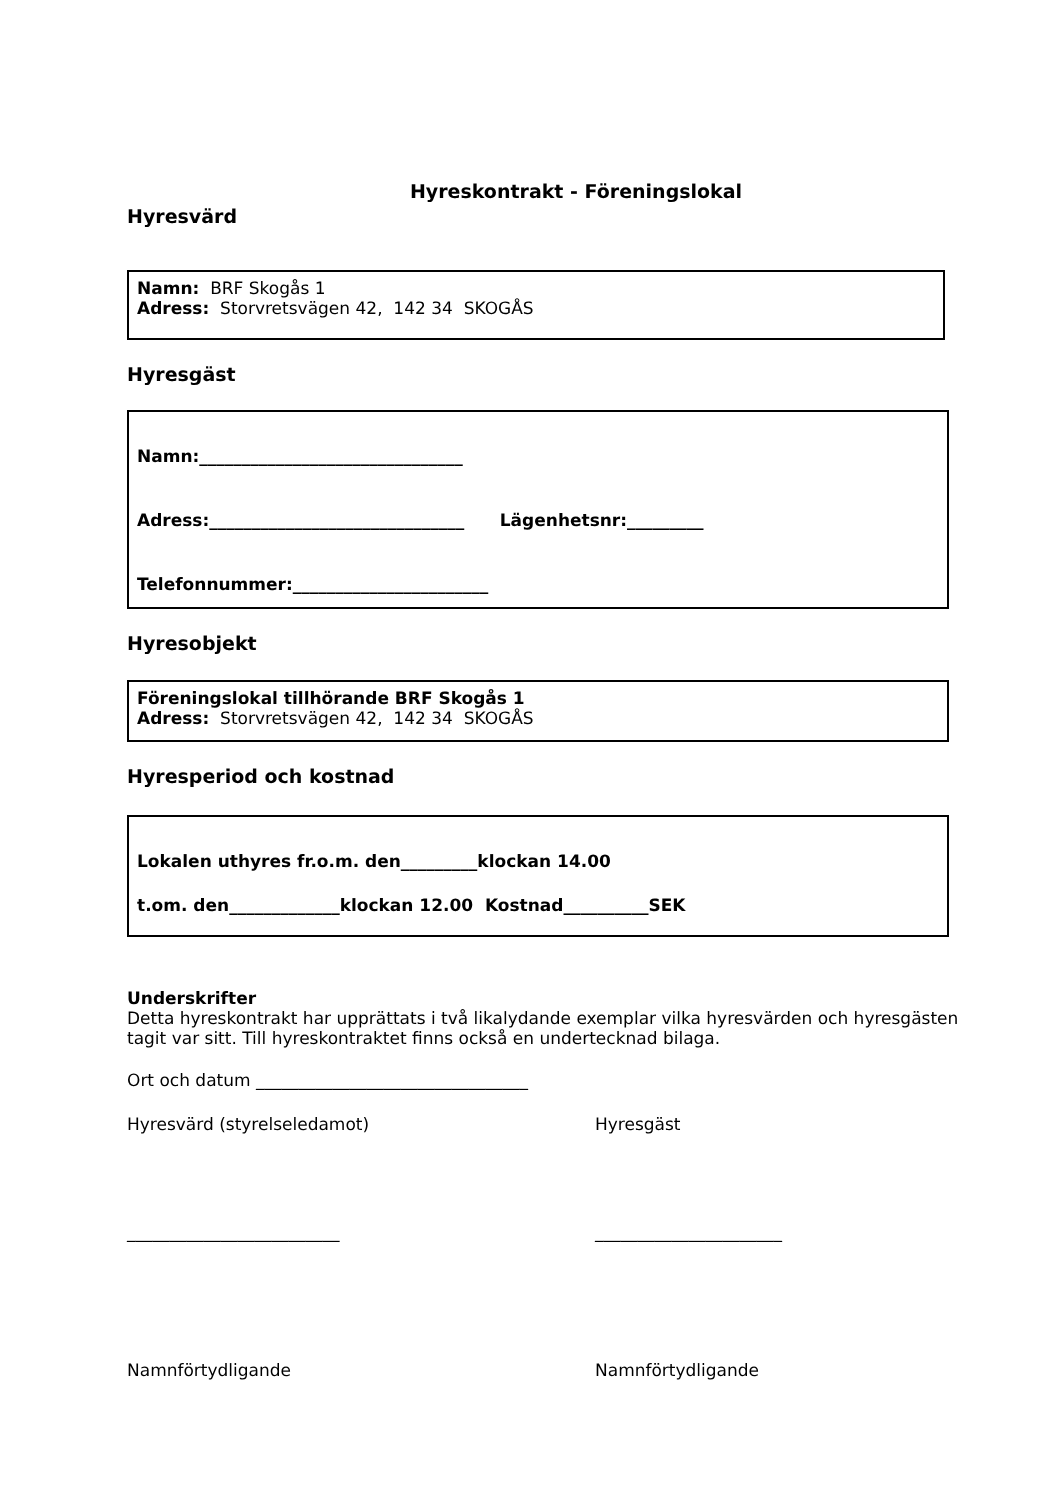Hyreskontrakt - Föreningslokal
Hyresvärd
Namn: BRF Skogås 1
Adress: Storvretsvägen 42, 142 34 SKOGÅS
Hyresgäst
Namn:_______________________________
Adress:______________________________ Lägenhetsnr:_________
Telefonnummer:_______________________
Hyresobjekt
Föreningslokal tillhörande BRF Skogås 1
Adress: Storvretsvägen 42, 142 34 SKOGÅS
Hyresperiod och kostnad
Lokalen uthyres fr.o.m. den_________klockan 14.00
t.om. den_____________klockan 12.00 Kostnad__________SEK
Underskrifter
Detta hyreskontrakt har upprättats i två likalydande exemplar vilka hyresvärden och hyresgästen tagit var sitt. Till hyreskontraktet finns också en undertecknad bilaga.
Ort och datum ________________________________
Hyresvärd (styrelseledamot) Hyresgäst
_________________________ ______________________
Namnförtydligande Namnförtydligande